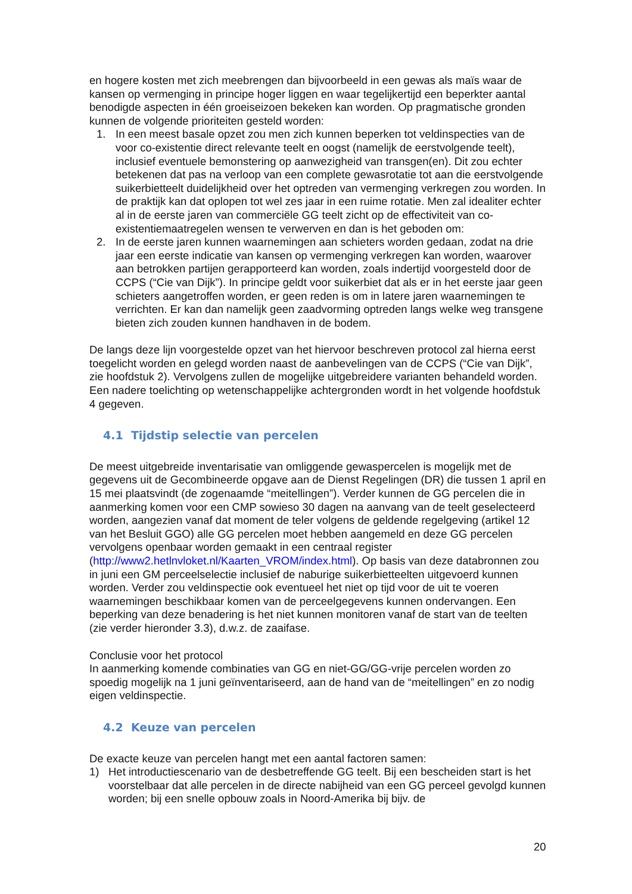en hogere kosten met zich meebrengen dan bijvoorbeeld in een gewas als maïs waar de kansen op vermenging in principe hoger liggen en waar tegelijkertijd een beperkter aantal benodigde aspecten in één groeiseizoen bekeken kan worden. Op pragmatische gronden kunnen de volgende prioriteiten gesteld worden:
1. In een meest basale opzet zou men zich kunnen beperken tot veldinspecties van de voor co-existentie direct relevante teelt en oogst (namelijk de eerstvolgende teelt), inclusief eventuele bemonstering op aanwezigheid van transgen(en). Dit zou echter betekenen dat pas na verloop van een complete gewasrotatie tot aan die eerstvolgende suikerbietteelt duidelijkheid over het optreden van vermenging verkregen zou worden. In de praktijk kan dat oplopen tot wel zes jaar in een ruime rotatie. Men zal idealiter echter al in de eerste jaren van commerciële GG teelt zicht op de effectiviteit van co-existentiemaatregelen wensen te verwerven en dan is het geboden om:
2. In de eerste jaren kunnen waarnemingen aan schieters worden gedaan, zodat na drie jaar een eerste indicatie van kansen op vermenging verkregen kan worden, waarover aan betrokken partijen gerapporteerd kan worden, zoals indertijd voorgesteld door de CCPS (“Cie van Dijk”). In principe geldt voor suikerbiet dat als er in het eerste jaar geen schieters aangetroffen worden, er geen reden is om in latere jaren waarnemingen te verrichten. Er kan dan namelijk geen zaadvorming optreden langs welke weg transgene bieten zich zouden kunnen handhaven in de bodem.
De langs deze lijn voorgestelde opzet van het hiervoor beschreven protocol zal hierna eerst toegelicht worden en gelegd worden naast de aanbevelingen van de CCPS (“Cie van Dijk”, zie hoofdstuk 2). Vervolgens zullen de mogelijke uitgebreidere varianten behandeld worden. Een nadere toelichting op wetenschappelijke achtergronden wordt in het volgende hoofdstuk 4 gegeven.
4.1 Tijdstip selectie van percelen
De meest uitgebreide inventarisatie van omliggende gewaspercelen is mogelijk met de gegevens uit de Gecombineerde opgave aan de Dienst Regelingen (DR) die tussen 1 april en 15 mei plaatsvindt (de zogenaamde “meitellingen”). Verder kunnen de GG percelen die in aanmerking komen voor een CMP sowieso 30 dagen na aanvang van de teelt geselecteerd worden, aangezien vanaf dat moment de teler volgens de geldende regelgeving (artikel 12 van het Besluit GGO) alle GG percelen moet hebben aangemeld en deze GG percelen vervolgens openbaar worden gemaakt in een centraal register (http://www2.hetlnvloket.nl/Kaarten_VROM/index.html). Op basis van deze databronnen zou in juni een GM perceelselectie inclusief de naburige suikerbietteelten uitgevoerd kunnen worden. Verder zou veldinspectie ook eventueel het niet op tijd voor de uit te voeren waarnemingen beschikbaar komen van de perceelgegevens kunnen ondervangen. Een beperking van deze benadering is het niet kunnen monitoren vanaf de start van de teelten (zie verder hieronder 3.3), d.w.z. de zaaifase.
Conclusie voor het protocol
In aanmerking komende combinaties van GG en niet-GG/GG-vrije percelen worden zo spoedig mogelijk na 1 juni geïnventariseerd, aan de hand van de “meitellingen” en zo nodig eigen veldinspectie.
4.2 Keuze van percelen
De exacte keuze van percelen hangt met een aantal factoren samen:
1) Het introductiescenario van de desbetreffende GG teelt. Bij een bescheiden start is het voorstelbaar dat alle percelen in de directe nabijheid van een GG perceel gevolgd kunnen worden; bij een snelle opbouw zoals in Noord-Amerika bij bijv. de
20